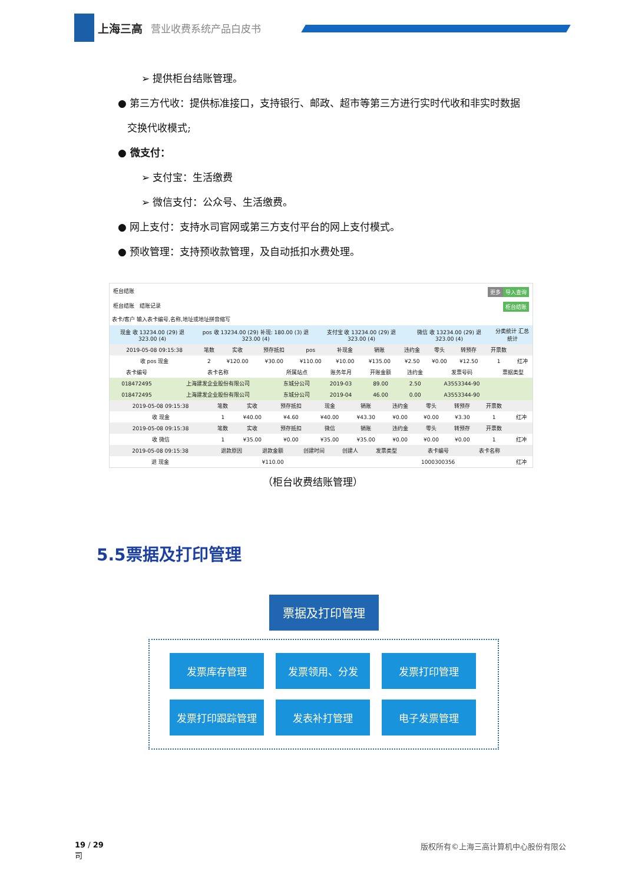上海三高 营业收费系统产品白皮书
➢ 提供柜台结账管理。
● 第三方代收：提供标准接口，支持银行、邮政、超市等第三方进行实时代收和非实时数据
交换代收模式;
● 微支付：
➢ 支付宝：生活缴费
➢ 微信支付：公众号、生活缴费。
● 网上支付：支持水司官网或第三方支付平台的网上支付模式。
● 预收管理：支持预收款管理，及自动抵扣水费处理。
柜台结账 导入查询 更多
柜台结账 结账记录 柜台结账
表卡/客户 输入表卡编号,名称,地址或地址拼音缩写
| 现金 收 13234.00 (29) 退 323.00 (4) | pos 收 13234.00 (29) 补现: 180.00 (3) 退 323.00 (4) | 支付宝 收 13234.00 (29) 退 323.00 (4) | 微信 收 13234.00 (29) 退 323.00 (4) | 分类统计 汇总统计 |
| 2019-05-08 09:15:38 | 笔数 | 实收 | 预存抵扣 | pos | 补现金 | 销账 | 违约金 | 零头 | 转预存 | 开票数 | |
| --- | --- | --- | --- | --- | --- | --- | --- | --- | --- | --- | --- |
| 收 pos 现金 | 2 | ¥120.00 | ¥30.00 | ¥110.00 | ¥10.00 | ¥135.00 | ¥2.50 | ¥0.00 | ¥12.50 | 1 | 红冲 |
| 表卡编号 | 表卡名称 | 所属站点 | 账务年月 | 开账金额 | 违约金 | 发票号码 | 票据类型 |
| --- | --- | --- | --- | --- | --- | --- | --- |
| 018472495 | 上海建发企业股份有限公司 | 东城分公司 | 2019-03 | 89.00 | 2.50 | A3553344-90 | |
| 018472495 | 上海建发企业股份有限公司 | 东城分公司 | 2019-04 | 46.00 | 0.00 | A3553344-90 | |
| 2019-05-08 09:15:38 | 笔数 | 实收 | 预存抵扣 | 现金 | 销账 | 违约金 | 零头 | 转预存 | 开票数 | |
| --- | --- | --- | --- | --- | --- | --- | --- | --- | --- | --- |
| 收 现金 | 1 | ¥40.00 | ¥4.60 | ¥40.00 | ¥43.30 | ¥0.00 | ¥0.00 | ¥3.30 | 1 | 红冲 |
| 2019-05-08 09:15:38 | 笔数 | 实收 | 预存抵扣 | 微信 | 销账 | 违约金 | 零头 | 转预存 | 开票数 | |
| 收 微信 | 1 | ¥35.00 | ¥0.00 | ¥35.00 | ¥35.00 | ¥0.00 | ¥0.00 | ¥0.00 | 1 | 红冲 |
| 2019-05-08 09:15:38 | 退款原因 | 退款金额 | 创建时间 | 创建人 | 发票类型 | 表卡编号 | 表卡名称 | |
| --- | --- | --- | --- | --- | --- | --- | --- | --- |
| 退 现金 | | ¥110.00 | | | | 1000300356 | | 红冲 |
（柜台收费结账管理）
5.5票据及打印管理
票据及打印管理
发票库存管理
发票领用、分发
发票打印管理
发票打印跟踪管理
发表补打管理
电子发票管理
19 / 29
司 版权所有©上海三高计算机中心股份有限公